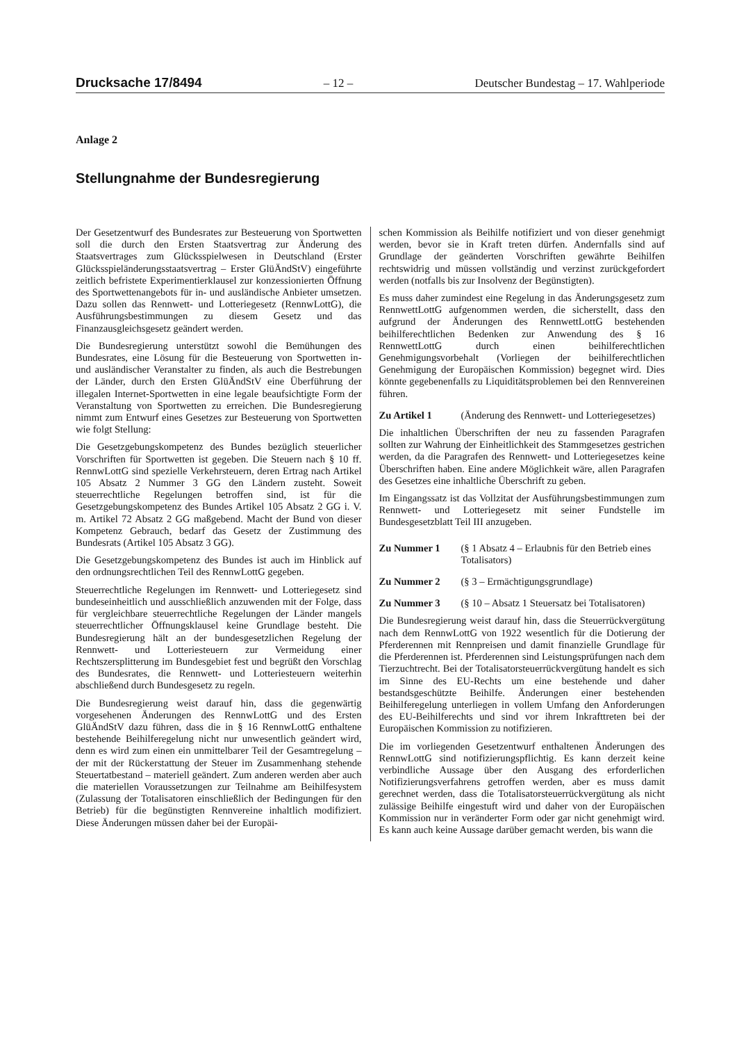Drucksache 17/8494 – 12 – Deutscher Bundestag – 17. Wahlperiode
Anlage 2
Stellungnahme der Bundesregierung
Der Gesetzentwurf des Bundesrates zur Besteuerung von Sportwetten soll die durch den Ersten Staatsvertrag zur Änderung des Staatsvertrages zum Glücksspielwesen in Deutschland (Erster Glücksspieländerungsstaatsvertrag – Erster GlüÄndStV) eingeführte zeitlich befristete Experimentierklausel zur konzessionierten Öffnung des Sportwettenangebots für in- und ausländische Anbieter umsetzen. Dazu sollen das Rennwett- und Lotteriegesetz (RennwLottG), die Ausführungsbestimmungen zu diesem Gesetz und das Finanzausgleichsgesetz geändert werden.
Die Bundesregierung unterstützt sowohl die Bemühungen des Bundesrates, eine Lösung für die Besteuerung von Sportwetten in- und ausländischer Veranstalter zu finden, als auch die Bestrebungen der Länder, durch den Ersten GlüÄndStV eine Überführung der illegalen Internet-Sportwetten in eine legale beaufsichtigte Form der Veranstaltung von Sportwetten zu erreichen. Die Bundesregierung nimmt zum Entwurf eines Gesetzes zur Besteuerung von Sportwetten wie folgt Stellung:
Die Gesetzgebungskompetenz des Bundes bezüglich steuerlicher Vorschriften für Sportwetten ist gegeben. Die Steuern nach § 10 ff. RennwLottG sind spezielle Verkehrsteuern, deren Ertrag nach Artikel 105 Absatz 2 Nummer 3 GG den Ländern zusteht. Soweit steuerrechtliche Regelungen betroffen sind, ist für die Gesetzgebungskompetenz des Bundes Artikel 105 Absatz 2 GG i. V. m. Artikel 72 Absatz 2 GG maßgebend. Macht der Bund von dieser Kompetenz Gebrauch, bedarf das Gesetz der Zustimmung des Bundesrats (Artikel 105 Absatz 3 GG).
Die Gesetzgebungskompetenz des Bundes ist auch im Hinblick auf den ordnungsrechtlichen Teil des RennwLottG gegeben.
Steuerrechtliche Regelungen im Rennwett- und Lotteriegesetz sind bundeseinheitlich und ausschließlich anzuwenden mit der Folge, dass für vergleichbare steuerrechtliche Regelungen der Länder mangels steuerrechtlicher Öffnungsklausel keine Grundlage besteht. Die Bundesregierung hält an der bundesgesetzlichen Regelung der Rennwett- und Lotteriesteuern zur Vermeidung einer Rechtszersplitterung im Bundesgebiet fest und begrüßt den Vorschlag des Bundesrates, die Rennwett- und Lotteriesteuern weiterhin abschließend durch Bundesgesetz zu regeln.
Die Bundesregierung weist darauf hin, dass die gegenwärtig vorgesehenen Änderungen des RennwLottG und des Ersten GlüÄndStV dazu führen, dass die in § 16 RennwLottG enthaltene bestehende Beihilferegelung nicht nur unwesentlich geändert wird, denn es wird zum einen ein unmittelbarer Teil der Gesamtregelung – der mit der Rückerstattung der Steuer im Zusammenhang stehende Steuertatbestand – materiell geändert. Zum anderen werden aber auch die materiellen Voraussetzungen zur Teilnahme am Beihilfesystem (Zulassung der Totalisatoren einschließlich der Bedingungen für den Betrieb) für die begünstigten Rennvereine inhaltlich modifiziert. Diese Änderungen müssen daher bei der Europäi-
schen Kommission als Beihilfe notifiziert und von dieser genehmigt werden, bevor sie in Kraft treten dürfen. Andernfalls sind auf Grundlage der geänderten Vorschriften gewährte Beihilfen rechtswidrig und müssen vollständig und verzinst zurückgefordert werden (notfalls bis zur Insolvenz der Begünstigten).
Es muss daher zumindest eine Regelung in das Änderungsgesetz zum RennwettLottG aufgenommen werden, die sicherstellt, dass den aufgrund der Änderungen des RennwettLottG bestehenden beihilferechtlichen Bedenken zur Anwendung des § 16 RennwettLottG durch einen beihilferechtlichen Genehmigungsvorbehalt (Vorliegen der beihilferechtlichen Genehmigung der Europäischen Kommission) begegnet wird. Dies könnte gegebenenfalls zu Liquiditätsproblemen bei den Rennvereinen führen.
Zu Artikel 1 (Änderung des Rennwett- und Lotteriegesetzes)
Die inhaltlichen Überschriften der neu zu fassenden Paragrafen sollten zur Wahrung der Einheitlichkeit des Stammgesetzes gestrichen werden, da die Paragrafen des Rennwett- und Lotteriegesetzes keine Überschriften haben. Eine andere Möglichkeit wäre, allen Paragrafen des Gesetzes eine inhaltliche Überschrift zu geben.
Im Eingangssatz ist das Vollzitat der Ausführungsbestimmungen zum Rennwett- und Lotteriegesetz mit seiner Fundstelle im Bundesgesetzblatt Teil III anzugeben.
Zu Nummer 1 (§ 1 Absatz 4 – Erlaubnis für den Betrieb eines Totalisators)
Zu Nummer 2 (§ 3 – Ermächtigungsgrundlage)
Zu Nummer 3 (§ 10 – Absatz 1 Steuersatz bei Totalisatoren)
Die Bundesregierung weist darauf hin, dass die Steuerrückvergütung nach dem RennwLottG von 1922 wesentlich für die Dotierung der Pferderennen mit Rennpreisen und damit finanzielle Grundlage für die Pferderennen ist. Pferderennen sind Leistungsprüfungen nach dem Tierzuchtrecht. Bei der Totalisatorsteuerrückvergütung handelt es sich im Sinne des EU-Rechts um eine bestehende und daher bestandsgeschützte Beihilfe. Änderungen einer bestehenden Beihilferegelung unterliegen in vollem Umfang den Anforderungen des EU-Beihilferechts und sind vor ihrem Inkrafttreten bei der Europäischen Kommission zu notifizieren.
Die im vorliegenden Gesetzentwurf enthaltenen Änderungen des RennwLottG sind notifizierungspflichtig. Es kann derzeit keine verbindliche Aussage über den Ausgang des erforderlichen Notifizierungsverfahrens getroffen werden, aber es muss damit gerechnet werden, dass die Totalisatorsteuerrückvergütung als nicht zulässige Beihilfe eingestuft wird und daher von der Europäischen Kommission nur in veränderter Form oder gar nicht genehmigt wird. Es kann auch keine Aussage darüber gemacht werden, bis wann die